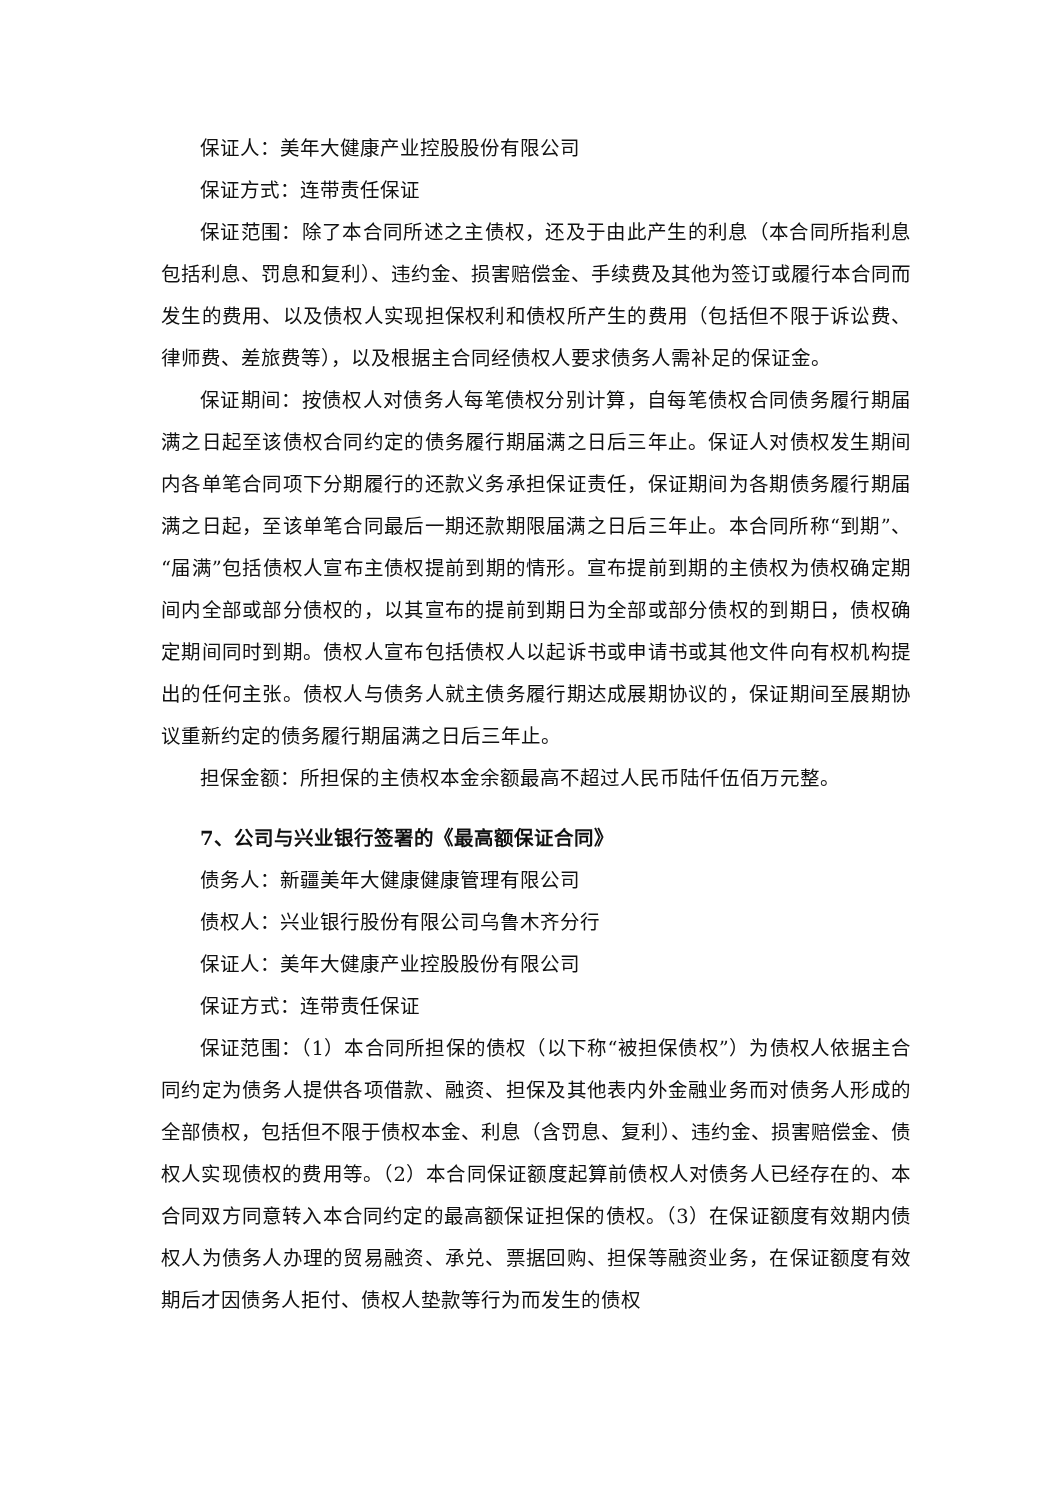保证人：美年大健康产业控股股份有限公司
保证方式：连带责任保证
保证范围：除了本合同所述之主债权，还及于由此产生的利息（本合同所指利息包括利息、罚息和复利）、违约金、损害赔偿金、手续费及其他为签订或履行本合同而发生的费用、以及债权人实现担保权利和债权所产生的费用（包括但不限于诉讼费、律师费、差旅费等），以及根据主合同经债权人要求债务人需补足的保证金。
保证期间：按债权人对债务人每笔债权分别计算，自每笔债权合同债务履行期届满之日起至该债权合同约定的债务履行期届满之日后三年止。保证人对债权发生期间内各单笔合同项下分期履行的还款义务承担保证责任，保证期间为各期债务履行期届满之日起，至该单笔合同最后一期还款期限届满之日后三年止。本合同所称“到期”、“届满”包括债权人宣布主债权提前到期的情形。宣布提前到期的主债权为债权确定期间内全部或部分债权的，以其宣布的提前到期日为全部或部分债权的到期日，债权确定期间同时到期。债权人宣布包括债权人以起诉书或申请书或其他文件向有权机构提出的任何主张。债权人与债务人就主债务履行期达成展期协议的，保证期间至展期协议重新约定的债务履行期届满之日后三年止。
担保金额：所担保的主债权本金余额最高不超过人民币陆仟伍佰万元整。
7、公司与兴业银行签署的《最高额保证合同》
债务人：新疆美年大健康健康管理有限公司
债权人：兴业银行股份有限公司乌鲁木齐分行
保证人：美年大健康产业控股股份有限公司
保证方式：连带责任保证
保证范围：（1）本合同所担保的债权（以下称“被担保债权”）为债权人依据主合同约定为债务人提供各项借款、融资、担保及其他表内外金融业务而对债务人形成的全部债权，包括但不限于债权本金、利息（含罚息、复利）、违约金、损害赔偿金、债权人实现债权的费用等。（2）本合同保证额度起算前债权人对债务人已经存在的、本合同双方同意转入本合同约定的最高额保证担保的债权。（3）在保证额度有效期内债权人为债务人办理的贸易融资、承兑、票据回购、担保等融资业务，在保证额度有效期后才因债务人拒付、债权人垫款等行为而发生的债权